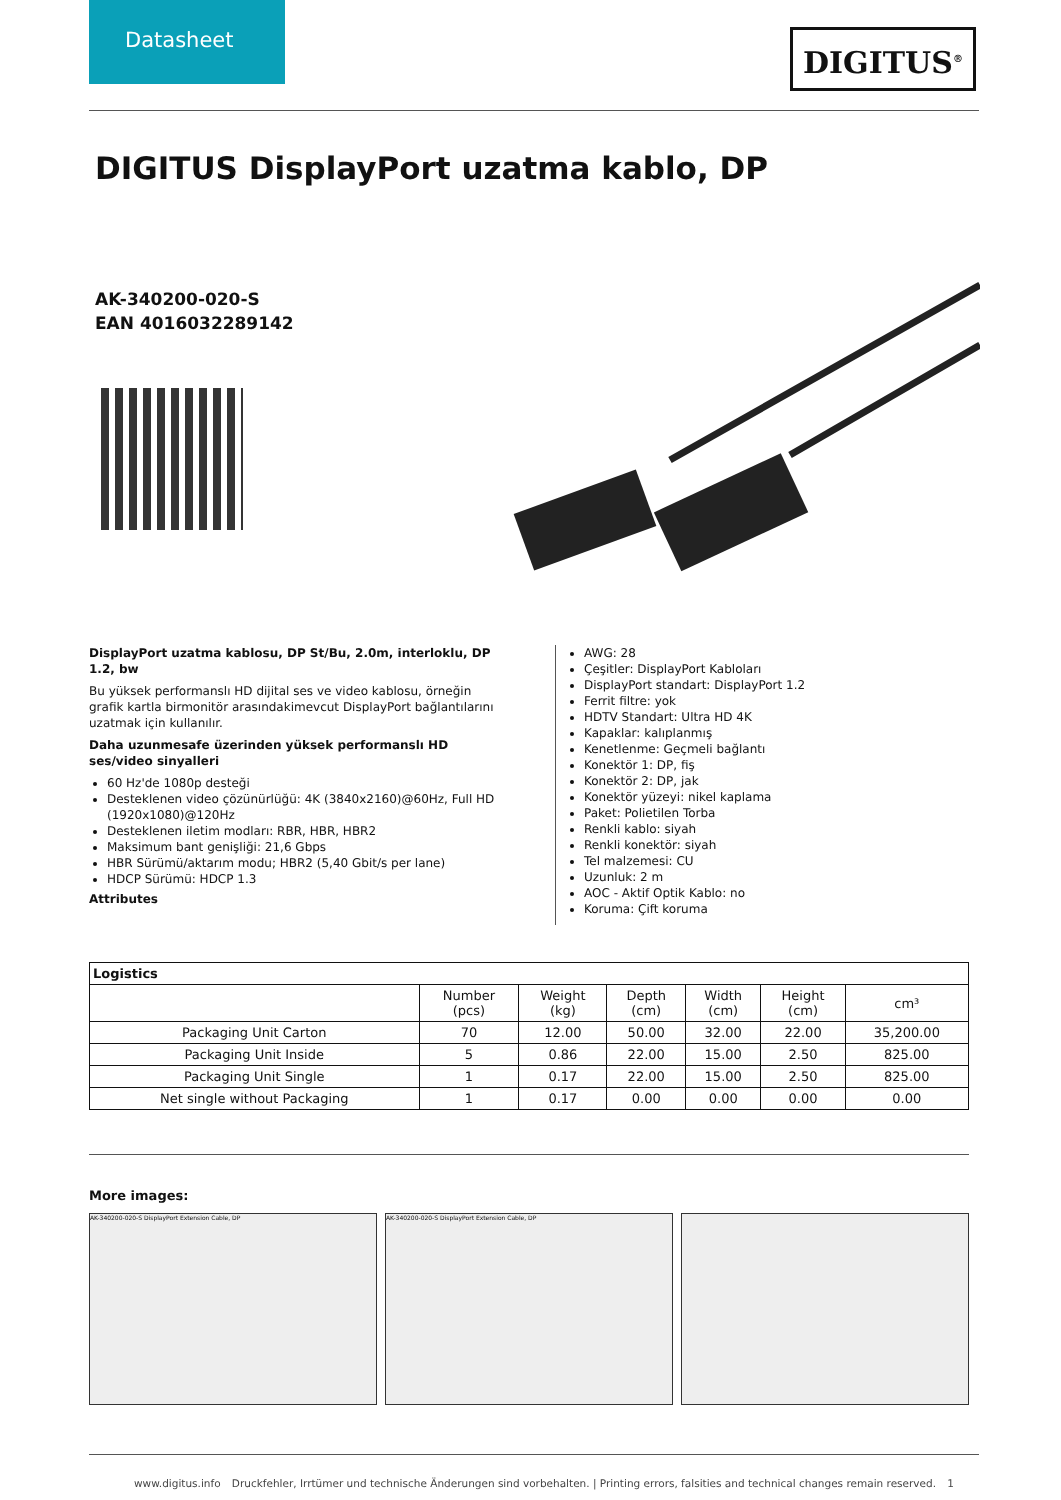Datasheet
DIGITUS<sup>®</sup>
DIGITUS DisplayPort uzatma kablo, DP
AK-340200-020-S
EAN 4016032289142
DisplayPort uzatma kablosu, DP St/Bu, 2.0m, interloklu, DP 1.2, bw
Bu yüksek performanslı HD dijital ses ve video kablosu, örneğin grafik kartla birmonitör arasındakimevcut DisplayPort bağlantılarını uzatmak için kullanılır.
Daha uzunmesafe üzerinden yüksek performanslı HD ses/video sinyalleri
60 Hz'de 1080p desteği
Desteklenen video çözünürlüğü: 4K (3840x2160)@60Hz, Full HD (1920x1080)@120Hz
Desteklenen iletim modları: RBR, HBR, HBR2
Maksimum bant genişliği: 21,6 Gbps
HBR Sürümü/aktarım modu; HBR2 (5,40 Gbit/s per lane)
HDCP Sürümü: HDCP 1.3
Attributes
AWG: 28
Çeşitler: DisplayPort Kabloları
DisplayPort standart: DisplayPort 1.2
Ferrit filtre: yok
HDTV Standart: Ultra HD 4K
Kapaklar: kalıplanmış
Kenetlenme: Geçmeli bağlantı
Konektör 1: DP, fiş
Konektör 2: DP, jak
Konektör yüzeyi: nikel kaplama
Paket: Polietilen Torba
Renkli kablo: siyah
Renkli konektör: siyah
Tel malzemesi: CU
Uzunluk: 2 m
AOC - Aktif Optik Kablo: no
Koruma: Çift koruma
| Logistics | | | | | | |
| --- | --- | --- | --- | --- | --- | --- |
| | Number (pcs) | Weight (kg) | Depth (cm) | Width (cm) | Height (cm) | cm³ |
| Packaging Unit Carton | 70 | 12.00 | 50.00 | 32.00 | 22.00 | 35,200.00 |
| Packaging Unit Inside | 5 | 0.86 | 22.00 | 15.00 | 2.50 | 825.00 |
| Packaging Unit Single | 1 | 0.17 | 22.00 | 15.00 | 2.50 | 825.00 |
| Net single without Packaging | 1 | 0.17 | 0.00 | 0.00 | 0.00 | 0.00 |
More images:
AK-340200-020-S DisplayPort Extension Cable, DP AK-340200-020-S DisplayPort Extension Cable, DP
www.digitus.info Druckfehler, Irrtümer und technische Änderungen sind vorbehalten. | Printing errors, falsities and technical changes remain reserved. 1